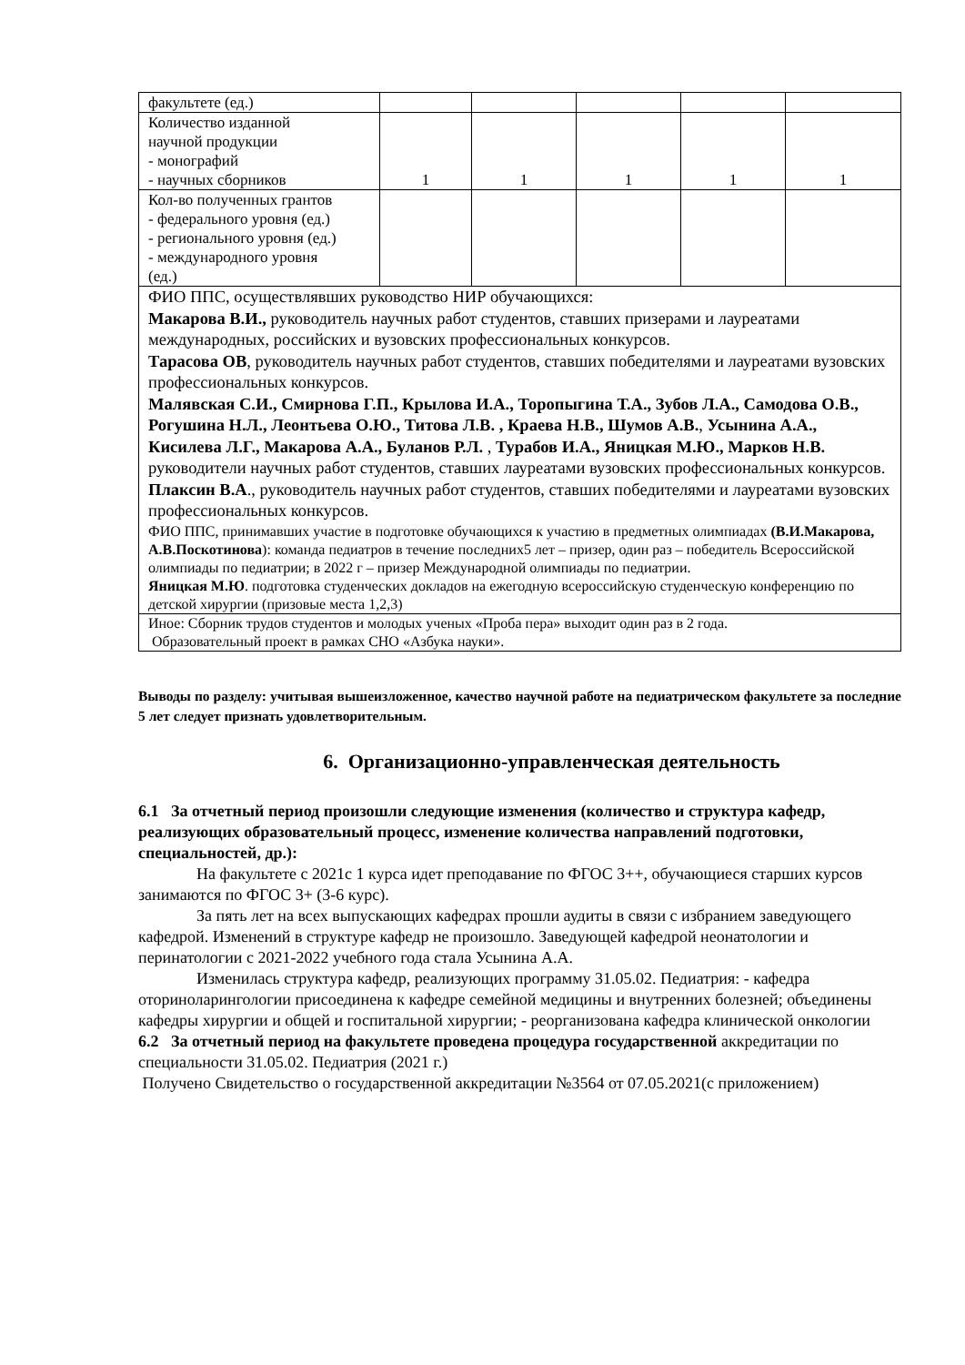| факультете (ед.) | | | | | |
| Количество изданной научной продукции - монографий - научных сборников | 1 | 1 | 1 | 1 | 1 |
| Кол-во полученных грантов - федерального уровня (ед.) - регионального уровня (ед.) - международного уровня (ед.) | | | | | |
| ФИО ППС, осуществлявших руководство НИР обучающихся: Макарова В.И., руководитель научных работ студентов, ставших призерами и лауреатами международных, российских и вузовских профессиональных конкурсов. Тарасова ОВ , руководитель научных работ студентов, ставших победителями и лауреатами вузовских профессиональных конкурсов. Малявская С.И., Смирнова Г.П., Крылова И.А., Торопыгина Т.А., Зубов Л.А., Самодова О.В., Рогушина Н.Л., Леонтьева О.Ю., Титова Л.В. , Краева Н.В., Шумов А.В. , Усынина А.А., Кисилева Л.Г., Макарова А.А., Буланов Р.Л. , Турабов И.А., Яницкая М.Ю., Марков Н.В. руководители научных работ студентов, ставших лауреатами вузовских профессиональных конкурсов. Плаксин В.А ., руководитель научных работ студентов, ставших победителями и лауреатами вузовских профессиональных конкурсов. ФИО ППС, принимавших участие в подготовке обучающихся к участию в предметных олимпиадах (В.И.Макарова, А.В.Поскотинова ): команда педиатров в течение последних5 лет – призер, один раз – победитель Всероссийской олимпиады по педиатрии; в 2022 г – призер Международной олимпиады по педиатрии. Яницкая М.Ю . подготовка студенческих докладов на ежегодную всероссийскую студенческую конференцию по детской хирургии (призовые места 1,2,3) | | | | | |
| Иное: Сборник трудов студентов и молодых ученых «Проба пера» выходит один раз в 2 года. Образовательный проект в рамках СНО «Азбука науки». | | | | | |
Выводы по разделу: учитывая вышеизложенное, качество научной работе на педиатрическом факультете за последние 5 лет следует признать удовлетворительным.
6. Организационно-управленческая деятельность
6.1 За отчетный период произошли следующие изменения (количество и структура кафедр, реализующих образовательный процесс, изменение количества направлений подготовки, специальностей, др.):
На факультете с 2021с 1 курса идет преподавание по ФГОС 3++, обучающиеся старших курсов занимаются по ФГОС 3+ (3-6 курс).
За пять лет на всех выпускающих кафедрах прошли аудиты в связи с избранием заведующего кафедрой. Изменений в структуре кафедр не произошло. Заведующей кафедрой неонатологии и перинатологии с 2021-2022 учебного года стала Усынина А.А.
Изменилась структура кафедр, реализующих программу 31.05.02. Педиатрия: - кафедра оториноларингологии присоединена к кафедре семейной медицины и внутренних болезней; объединены кафедры хирургии и общей и госпитальной хирургии; - реорганизована кафедра клинической онкологии
6.2 За отчетный период на факультете проведена процедура государственной аккредитации по специальности 31.05.02. Педиатрия (2021 г.)
Получено Свидетельство о государственной аккредитации №3564 от 07.05.2021(с приложением)